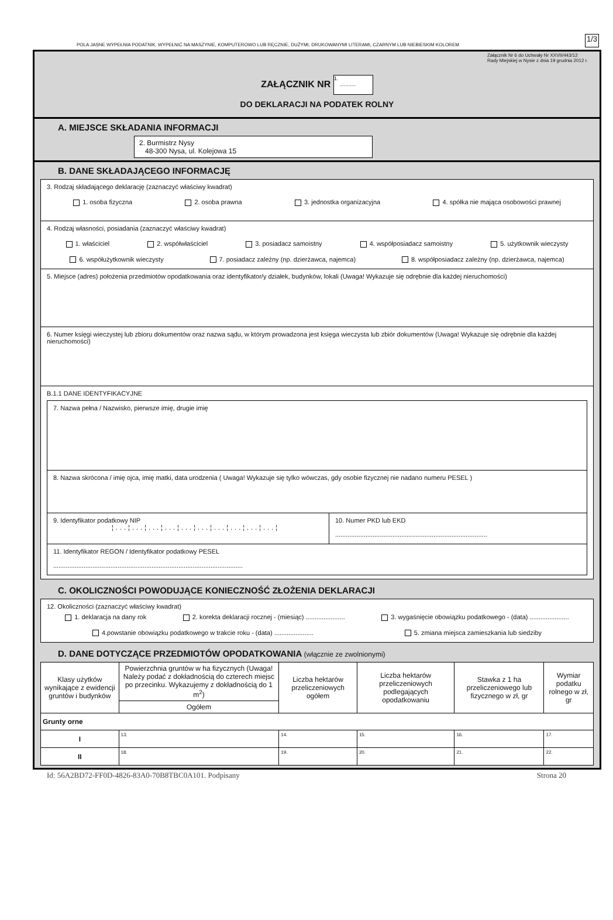POLA JASNE WYPEŁNIA PODATNIK, WYPEŁNIĆ NA MASZYNIE, KOMPUTEROWO LUB RĘCZNIE, DUŻYMI, DRUKOWANYMI LITERAMI, CZARNYM LUB NIEBIESKIM KOLOREM 1/3
Załącznik Nr 6 do Uchwały Nr XXVII/443/12
Rady Miejskiej w Nysie z dnia 19 grudnia 2012 r.
ZAŁĄCZNIK NR 1.
...........
DO DEKLARACJI NA PODATEK ROLNY
A. MIEJSCE SKŁADANIA INFORMACJI
2. Burmistrz Nysy
48-300 Nysa, ul. Kolejowa 15
B. DANE SKŁADAJĄCEGO INFORMACJĘ
3. Rodzaj składającego deklarację (zaznaczyć właściwy kwadrat)
1. osoba fizyczna 2. osoba prawna 3. jednostka organizacyjna 4. spółka nie mająca osobowości prawnej
4. Rodzaj własności, posiadania (zaznaczyć właściwy kwadrat)
1. właściciel 2. współwłaściciel 3. posiadacz samoistny 4. współposiadacz samoistny 5. użytkownik wieczysty
6. współużytkownik wieczysty 7. posiadacz zależny (np. dzierżawca, najemca) 8. współposiadacz zależny (np. dzierżawca, najemca)
5. Miejsce (adres) położenia przedmiotów opodatkowania oraz identyfikator/y działek, budynków, lokali (Uwaga! Wykazuje się odrębnie dla każdej nieruchomości)
6. Numer księgi wieczystej lub zbioru dokumentów oraz nazwa sądu, w którym prowadzona jest księga wieczysta lub zbiór dokumentów (Uwaga! Wykazuje się odrębnie dla każdej nieruchomości)
B.1.1 DANE IDENTYFIKACYJNE
7. Nazwa pełna / Nazwisko, pierwsze imię, drugie imię
8. Nazwa skrócona / imię ojca, imię matki, data urodzenia ( Uwaga! Wykazuje się tylko wówczas, gdy osobie fizycznej nie nadano numeru PESEL )
9. Identyfikator podatkowy NIP
¦...¦...¦...¦...¦...¦...¦...¦...¦...¦...¦
10. Numer PKD lub EKD
.....................................................................................
11. Identyfikator REGON / Identyfikator podatkowy PESEL
..........................................................................................................
C. OKOLICZNOŚCI POWODUJĄCE KONIECZNOŚĆ ZŁOŻENIA DEKLARACJI
12. Okoliczności (zaznaczyć właściwy kwadrat)
1. deklaracja na dany rok 2. korekta deklaracji rocznej - (miesiąc) ...................... 3. wygaśnięcie obowiązku podatkowego - (data) ......................
4.powstanie obowiązku podatkowego w trakcie roku - (data) ...................... 5. zmiana miejsca zamieszkania lub siedziby
D. DANE DOTYCZĄCE PRZEDMIOTÓW OPODATKOWANIA (włącznie ze zwolnionymi)
| Klasy użytków wynikające z ewidencji gruntów i budynków | Powierzchnia gruntów w ha fizycznych (Uwaga! Należy podać z dokładnością do czterech miejsc po przecinku. Wykazujemy z dokładnością do 1 m<sup>2</sup>) | Liczba hektarów przeliczeniowych ogółem | Liczba hektarów przeliczeniowych podlegających opodatkowaniu | Stawka z 1 ha przeliczeniowego lub fizycznego w zł, gr | Wymiar podatku rolnego w zł, gr |
| --- | --- | --- | --- | --- | --- |
| | Ogółem | | | | |
| Grunty orne | | | | | |
| I | 13. | 14. | 15. | 16. | 17. |
| II | 18. | 19. | 20. | 21. | 22. |
Id: 56A2BD72-FF0D-4826-83A0-70B8TBC0A101. Podpisany Strona 20